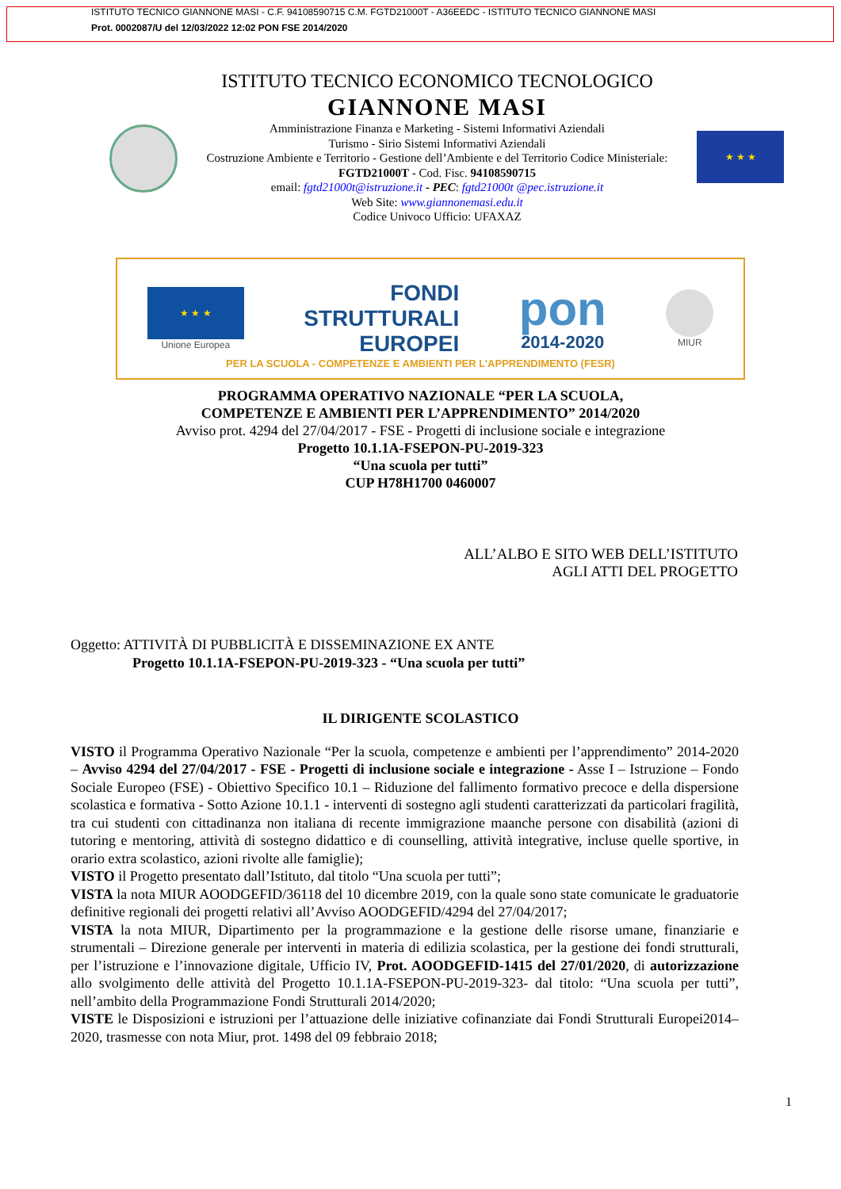ISTITUTO TECNICO GIANNONE MASI - C.F. 94108590715 C.M. FGTD21000T - A36EEDC - ISTITUTO TECNICO GIANNONE MASI
Prot. 0002087/U del 12/03/2022 12:02 PON FSE 2014/2020
ISTITUTO TECNICO ECONOMICO TECNOLOGICO
GIANNONE MASI
Amministrazione Finanza e Marketing - Sistemi Informativi Aziendali
Turismo - Sirio Sistemi Informativi Aziendali
Costruzione Ambiente e Territorio - Gestione dell’Ambiente e del Territorio Codice Ministeriale: FGTD21000T - Cod. Fisc. 94108590715
email: fgtd21000t@istruzione.it - PEC: fgtd21000t @pec.istruzione.it
Web Site: www.giannonemasi.edu.it
Codice Univoco Ufficio: UFAXAZ
★ ★ ★
★ ★ ★
Unione Europea
FONDI
STRUTTURALI
EUROPEI
pon
2014-2020
MIUR
PER LA SCUOLA - COMPETENZE E AMBIENTI PER L’APPRENDIMENTO (FESR)
PROGRAMMA OPERATIVO NAZIONALE “PER LA SCUOLA,
COMPETENZE E AMBIENTI PER L’APPRENDIMENTO” 2014/2020
Avviso prot. 4294 del 27/04/2017 - FSE - Progetti di inclusione sociale e integrazione
Progetto 10.1.1A-FSEPON-PU-2019-323
“Una scuola per tutti”
CUP H78H1700 0460007
ALL’ALBO E SITO WEB DELL’ISTITUTO
AGLI ATTI DEL PROGETTO
Oggetto: ATTIVITÀ DI PUBBLICITÀ E DISSEMINAZIONE EX ANTE
Progetto 10.1.1A-FSEPON-PU-2019-323 - “Una scuola per tutti”
IL DIRIGENTE SCOLASTICO
VISTO il Programma Operativo Nazionale “Per la scuola, competenze e ambienti per l’apprendimento” 2014-2020 – Avviso 4294 del 27/04/2017 - FSE - Progetti di inclusione sociale e integrazione - Asse I – Istruzione – Fondo Sociale Europeo (FSE) - Obiettivo Specifico 10.1 – Riduzione del fallimento formativo precoce e della dispersione scolastica e formativa - Sotto Azione 10.1.1 - interventi di sostegno agli studenti caratterizzati da particolari fragilità, tra cui studenti con cittadinanza non italiana di recente immigrazione maanche persone con disabilità (azioni di tutoring e mentoring, attività di sostegno didattico e di counselling, attività integrative, incluse quelle sportive, in orario extra scolastico, azioni rivolte alle famiglie);
VISTO il Progetto presentato dall’Istituto, dal titolo “Una scuola per tutti”;
VISTA la nota MIUR AOODGEFID/36118 del 10 dicembre 2019, con la quale sono state comunicate le graduatorie definitive regionali dei progetti relativi all’Avviso AOODGEFID/4294 del 27/04/2017;
VISTA la nota MIUR, Dipartimento per la programmazione e la gestione delle risorse umane, finanziarie e strumentali – Direzione generale per interventi in materia di edilizia scolastica, per la gestione dei fondi strutturali, per l’istruzione e l’innovazione digitale, Ufficio IV, Prot. AOODGEFID-1415 del 27/01/2020, di autorizzazione allo svolgimento delle attività del Progetto 10.1.1A-FSEPON-PU-2019-323- dal titolo: “Una scuola per tutti”, nell’ambito della Programmazione Fondi Strutturali 2014/2020;
VISTE le Disposizioni e istruzioni per l’attuazione delle iniziative cofinanziate dai Fondi Strutturali Europei2014–2020, trasmesse con nota Miur, prot. 1498 del 09 febbraio 2018;
1